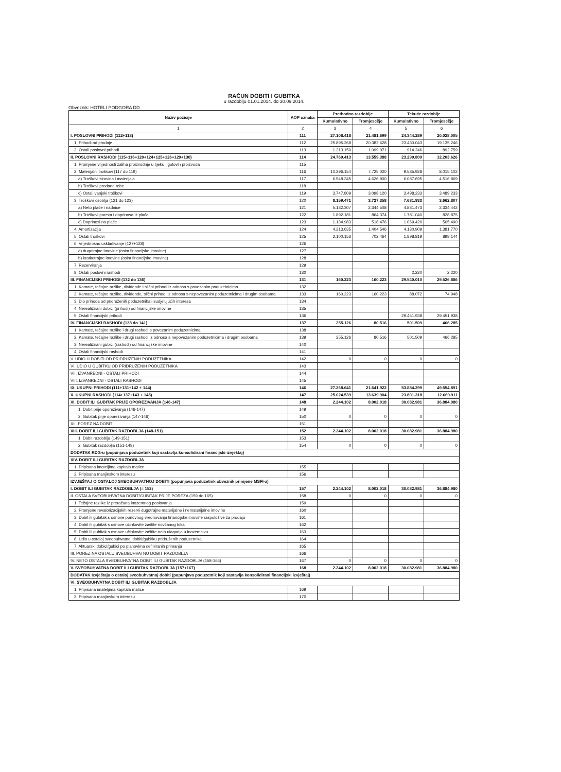RAČUN DOBITI I GUBITKA
u razdoblju 01.01.2014. do 30.09.2014.
Obveznik: HOTELI PODGORA DD
| Naziv pozicije | AOP oznaka | Prethodno razdoblje | | Tekuće razdoblje | |
| --- | --- | --- | --- | --- | --- |
| | | Kumulativno | Tromjesečje | Kumulativno | Tromjesečje |
| 1 | 2 | 3 | 4 | 5 | 6 |
| I. POSLOVNI PRIHODI (112+113) | 111 | 27.108.418 | 21.481.699 | 24.344.289 | 20.028.005 |
| 1. Prihodi od prodaje | 112 | 25.895.268 | 20.382.628 | 23.430.043 | 19.135.246 |
| 2. Ostali poslovni prihodi | 113 | 1.213.150 | 1.099.071 | 914.246 | 892.759 |
| II. POSLOVNI RASHODI (115+116+120+124+125+126+129+130) | 114 | 24.769.413 | 13.559.388 | 23.299.809 | 12.203.626 |
| 1. Promjene vrijednosti zaliha proizvodnje u tijeku i gotovih proizvoda | 115 | | | | |
| 2. Materijalni troškovi (117 do 119) | 116 | 10.296.154 | 7.725.020 | 9.585.928 | 8.015.102 |
| a) Troškovi sirovina i materijala | 117 | 6.548.345 | 4.626.900 | 6.087.695 | 4.516.869 |
| b) Troškovi prodane robe | 118 | | | | |
| c) Ostali vanjski troškovi | 119 | 3.747.809 | 3.098.120 | 3.498.233 | 3.489.233 |
| 3. Troškovi osoblja (121 do 123) | 120 | 8.159.471 | 3.727.358 | 7.681.933 | 3.662.807 |
| a) Neto plaće i nadnice | 121 | 5.132.307 | 2.344.508 | 4.831.473 | 2.334.442 |
| b) Troškovi poreza i doprinosa iz plaća | 122 | 1.892.181 | 864.374 | 1.781.040 | 828.875 |
| c) Doprinosi na plaće | 123 | 1.134.983 | 518.476 | 1.069.420 | 505.490 |
| 4. Amortizacija | 124 | 4.213.635 | 1.404.546 | 4.130.909 | 1.381.770 |
| 5. Ostali troškovi | 125 | 2.100.153 | 702.464 | 1.898.819 | 898.144 |
| 6. Vrijednosno usklađivanje (127+128) | 126 | | | | |
| a) dugotrajne imovine (osim financijske imovine) | 127 | | | | |
| b) kratkotrajne imovine (osim financijske imovine) | 128 | | | | |
| 7. Rezerviranja | 129 | | | | |
| 8. Ostali poslovni rashodi | 130 | | | 2.220 | 2.220 |
| III. FINANCIJSKI PRIHODI (132 do 136) | 131 | 160.223 | 160.223 | 29.540.010 | 29.526.886 |
| 1. Kamate, tečajne razlike, dividende i slični prihodi iz odnosa s povezanim poduzetnicima | 132 | | | | |
| 2. Kamate, tečajne razlike, dividende, slični prihodi iz odnosa s nepovezanim poduzetnicima i drugim osobama | 133 | 160.223 | 160.223 | 88.072 | 74.948 |
| 3. Dio prihoda od pridruženih poduzetnika i sudjelujućih interesa | 134 | | | | |
| 4. Nerealizirani dobici (prihodi) od financijske imovine | 135 | | | | |
| 5. Ostali financijski prihodi | 136 | | | 29.451.938 | 29.451.938 |
| IV. FINANCIJSKI RASHODI (138 do 141) | 137 | 255.126 | 80.516 | 501.509 | 466.285 |
| 1. Kamate, tečajne razlike i drugi rashodi s povezanim poduzetnicima | 138 | | | | |
| 2. Kamate, tečajne razlike i drugi rashodi iz odnosa s nepovezanim poduzetnicima i drugim osobama | 139 | 255.126 | 80.516 | 501.509 | 466.285 |
| 3. Nerealizirani gubici (rashodi) od financijske imovine | 140 | | | | |
| 4. Ostali financijski rashodi | 141 | | | | |
| V. UDIO U DOBITI OD PRIDRUŽENIH PODUZETNIKA | 142 | 0 | 0 | 0 | 0 |
| VI. UDIO U GUBITKU OD PRIDRUŽENIH PODUZETNIKA | 143 | | | | |
| VII. IZVANREDNI - OSTALI PRIHODI | 144 | | | | |
| VIII. IZVANREDNI - OSTALI RASHODI | 145 | | | | |
| IX. UKUPNI PRIHODI (111+131+142 + 144) | 146 | 27.268.641 | 21.641.922 | 53.884.299 | 49.554.891 |
| X. UKUPNI RASHODI (114+137+143 + 145) | 147 | 25.024.539 | 13.639.904 | 23.801.318 | 12.669.911 |
| XI. DOBIT ILI GUBITAK PRIJE OPOREZIVANJA (146-147) | 148 | 2.244.102 | 8.002.018 | 30.082.981 | 36.884.980 |
| 1. Dobit prije oporezivanja (146-147) | 149 | | | | |
| 2. Gubitak prije oporezivanja (147-146) | 150 | 0 | 0 | 0 | 0 |
| XII. POREZ NA DOBIT | 151 | | | | |
| XIII. DOBIT ILI GUBITAK RAZDOBLJA (148-151) | 152 | 2.244.102 | 8.002.018 | 30.082.981 | 36.884.980 |
| 1. Dobit razdoblja (149-151) | 153 | | | | |
| 2. Gubitak razdoblja (151-148) | 154 | 0 | 0 | 0 | 0 |
| DODATAK RDG-u (popunjava poduzetnik koji sastavlja konsolidirani financijski izvještaj) | | | | | |
| XIV. DOBIT ILI GUBITAK RAZDOBLJA | | | | | |
| 1. Pripisana imateljima kapitala matice | 155 | | | | |
| 2. Pripisana manjinskom interesu | 156 | | | | |
| IZVJEŠTAJ O OSTALOJ SVEOBUHVATNOJ DOBITI (popunjava poduzetnik obveznik primjene MSFI-a) | | | | | |
| I. DOBIT ILI GUBITAK RAZDOBLJA (= 152) | 157 | 2.244.102 | 8.002.018 | 30.082.981 | 36.884.980 |
| II. OSTALA SVEOBUHVATNA DOBIT/GUBITAK PRIJE POREZA (159 do 165) | 158 | 0 | 0 | 0 | 0 |
| 1. Tečajne razlike iz preračuna inozemnog poslovanja | 159 | | | | |
| 2. Promjene revalorizacijskih rezervi dugotrajne materijalne i nematerijalne imovine | 160 | | | | |
| 3. Dobit ili gubitak s osnove ponovnog vrednovanja financijske imovine raspoložive za prodaju | 161 | | | | |
| 4. Dobit ili gubitak s osnove učinkovite zaštite novčanog toka | 162 | | | | |
| 5. Dobit ili gubitak s osnove učinkovite zaštite neto ulaganja u inozemstvu | 163 | | | | |
| 6. Udio u ostaloj sveobuhvatnoj dobiti/gubitku pridruženih poduzetnika | 164 | | | | |
| 7. Aktuarski dobici/gubici po planovima definiranih primanja | 165 | | | | |
| III. POREZ NA OSTALU SVEOBUHVATNU DOBIT RAZDOBLJA | 166 | | | | |
| IV. NETO OSTALA SVEOBUHVATNA DOBIT ILI GUBITAK RAZDOBLJA (158-166) | 167 | 0 | 0 | 0 | 0 |
| V. SVEOBUHVATNA DOBIT ILI GUBITAK RAZDOBLJA (157+167) | 168 | 2.244.102 | 8.002.018 | 30.082.981 | 36.884.980 |
| DODATAK Izvještaju o ostaloj sveobuhvatnoj dobiti (popunjava poduzetnik koji sastavlja konsolidirani financijski izvještaj) | | | | | |
| VI. SVEOBUHVATNA DOBIT ILI GUBITAK RAZDOBLJA | | | | | |
| 1. Pripisana imateljima kapitala matice | 169 | | | | |
| 2. Pripisana manjinskom interesu | 170 | | | | |